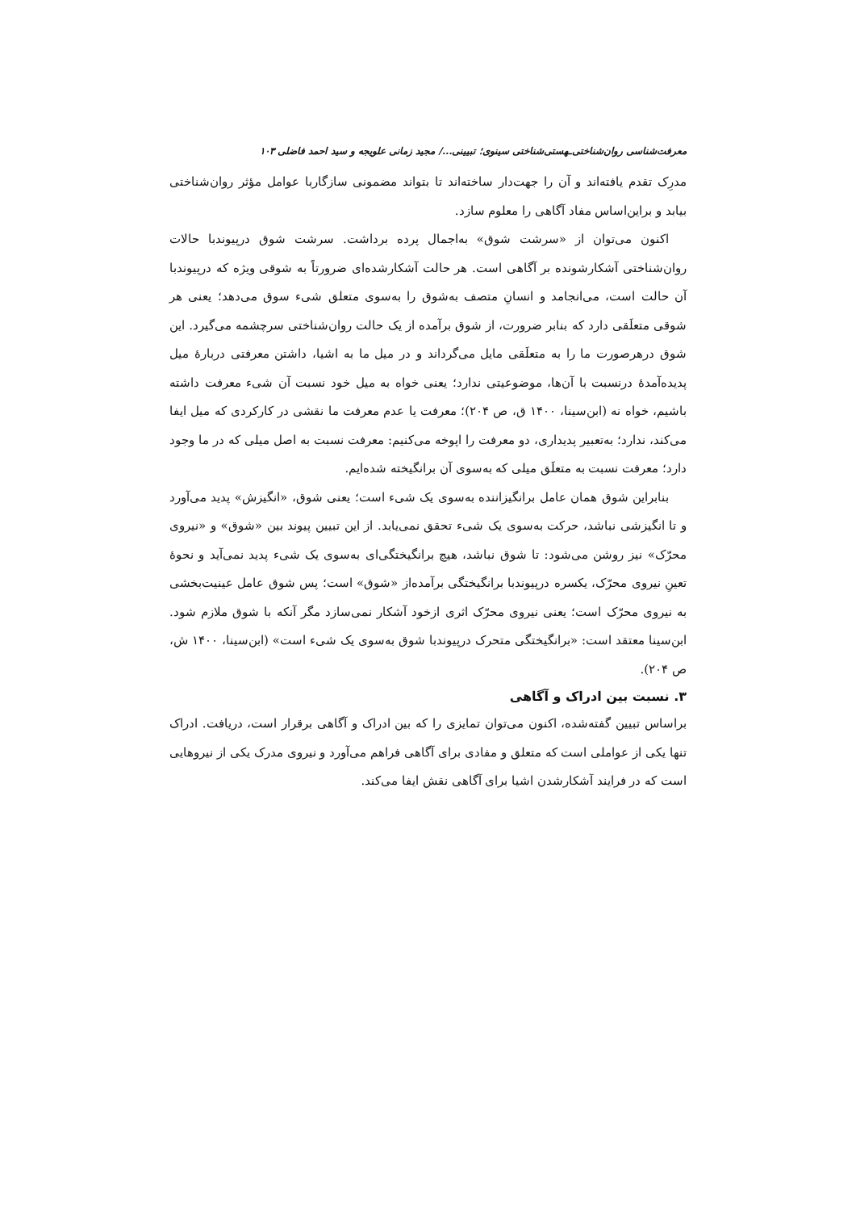معرفت‌شناسی روان‌شناختی‌ـهستی‌شناختی سینوی؛ تبیینی.../ مجید زمانی علویجه و سید احمد فاضلی ۱۰۳
مدرِک تقدم یافته‌اند و آن را جهت‌دار ساخته‌اند تا بتواند مضمونی سازگاربا عوامل مؤثر روان‌شناختی بیابد و براین‌اساس مفاد آگاهی را معلوم سازد.
اکنون می‌توان از «سرشت شوق» به‌اجمال پرده برداشت. سرشت شوق درپیوندبا حالات روان‌شناختی آشکارشونده بر آگاهی است. هر حالت آشکارشده‌ای ضرورتاً به شوقی ویژه که درپیوندبا آن حالت است، می‌انجامد و انسانِ متصف به‌شوق را به‌سوی متعلق شیء سوق می‌دهد؛ یعنی هر شوقی متعلَقی دارد که بنابر ضرورت، از شوق برآمده از یک حالت روان‌شناختی سرچشمه می‌گیرد. این شوق درهرصورت ما را به متعلَقی مایل می‌گرداند و در میل ما به اشیا، داشتن معرفتی دربارهٔ میل پدیده‌آمدهٔ درنسبت با آن‌ها، موضوعیتی ندارد؛ یعنی خواه به میل خود نسبت آن شیء معرفت داشته باشیم، خواه نه (ابن‌سینا، ۱۴۰۰ ق، ص ۲۰۴)؛ معرفت یا عدم معرفت ما نقشی در کارکردی که میل ایفا می‌کند، ندارد؛ به‌تعبیر پدیداری، دو معرفت را اپوخه می‌کنیم: معرفت نسبت به اصل میلی که در ما وجود دارد؛ معرفت نسبت به متعلَق میلی که به‌سوی آن برانگیخته شده‌ایم.
بنابراین شوق همان عامل برانگیزاننده به‌سوی یک شیء است؛ یعنی شوق، «انگیزش» پدید می‌آورد و تا انگیزشی نباشد، حرکت به‌سوی یک شیء تحقق نمی‌یابد. از این تبیین پیوند بین «شوق» و «نیروی محرّک» نیز روشن می‌شود: تا شوق نباشد، هیچ برانگیختگی‌ای به‌سوی یک شیء پدید نمی‌آید و نحوهٔ تعینِ نیروی محرّک، یکسره درپیوندبا برانگیختگی برآمده‌از «شوق» است؛ پس شوق عامل عینیت‌بخشی به نیروی محرّک است؛ یعنی نیروی محرّک اثری ازخود آشکار نمی‌سازد مگر آنکه با شوق ملازم شود. ابن‌سینا معتقد است: «برانگیختگی متحرک درپیوندبا شوق به‌سوی یک شیء است» (ابن‌سینا، ۱۴۰۰ ش، ص ۲۰۴).
۳. نسبت بین ادراک و آگاهی
براساس تبیین گفته‌شده، اکنون می‌توان تمایزی را که بین ادراک و آگاهی برقرار است، دریافت. ادراک تنها یکی از عواملی است که متعلق و مفادی برای آگاهی فراهم می‌آورد و نیروی مدرک یکی از نیروهایی است که در فرایند آشکارشدن اشیا برای آگاهی نقش ایفا می‌کند.